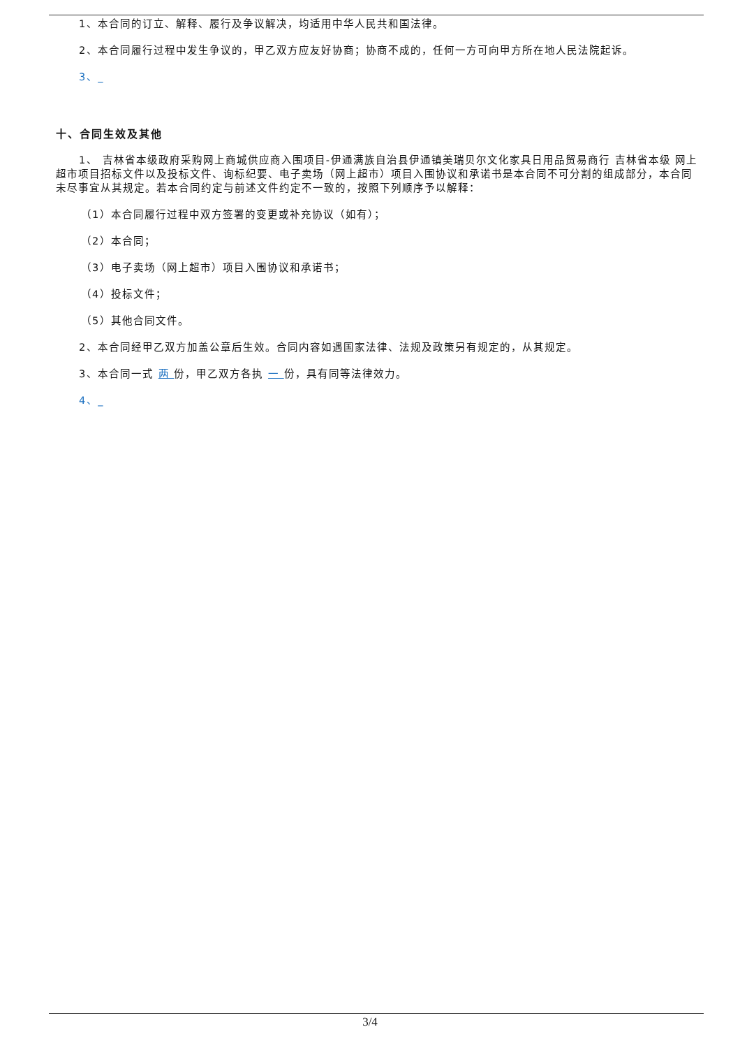1、本合同的订立、解释、履行及争议解决，均适用中华人民共和国法律。
2、本合同履行过程中发生争议的，甲乙双方应友好协商；协商不成的，任何一方可向甲方所在地人民法院起诉。
3、_
十、合同生效及其他
1、 吉林省本级政府采购网上商城供应商入围项目-伊通满族自治县伊通镇美瑞贝尔文化家具日用品贸易商行 吉林省本级 网上超市项目招标文件以及投标文件、询标纪要、电子卖场（网上超市）项目入围协议和承诺书是本合同不可分割的组成部分，本合同未尽事宜从其规定。若本合同约定与前述文件约定不一致的，按照下列顺序予以解释：
（1）本合同履行过程中双方签署的变更或补充协议（如有）；
（2）本合同；
（3）电子卖场（网上超市）项目入围协议和承诺书；
（4）投标文件；
（5）其他合同文件。
2、本合同经甲乙双方加盖公章后生效。合同内容如遇国家法律、法规及政策另有规定的，从其规定。
3、本合同一式 两 份，甲乙双方各执 一 份，具有同等法律效力。
4、_
3/4